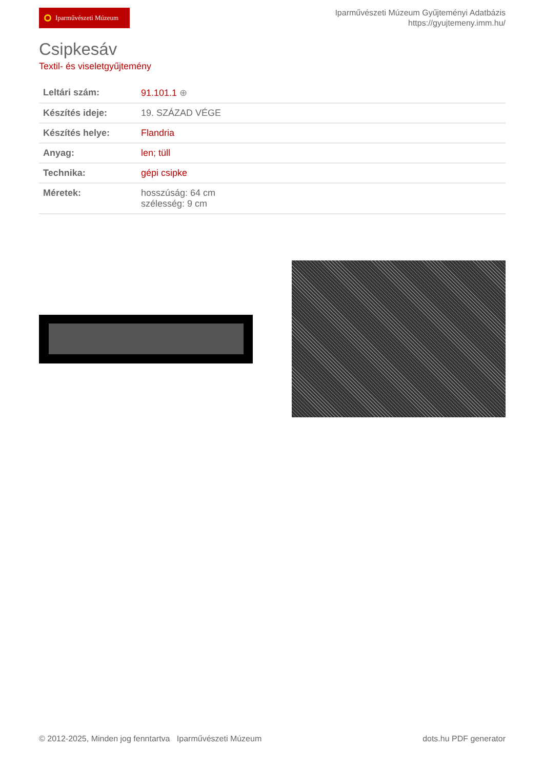Iparművészeti Múzeum
Iparművészeti Múzeum Gyűjteményi Adatbázis
https://gyujtemeny.imm.hu/
Csipkesáv
Textil- és viseletgyűjtemény
| Leltári szám: | 91.101.1 ⊕ |
| Készítés ideje: | 19. SZÁZAD VÉGE |
| Készítés helye: | Flandria |
| Anyag: | len; tüll |
| Technika: | gépi csipke |
| Méretek: | hosszúság: 64 cm szélesség: 9 cm |
© 2012-2025, Minden jog fenntartva Iparművészeti Múzeum
dots.hu PDF generator